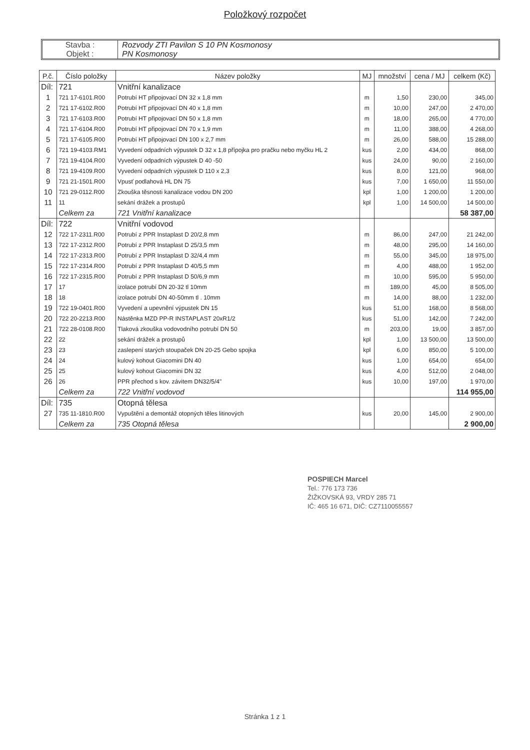Položkový rozpočet
Stavba :
Objekt :
Rozvody ZTI Pavilon S 10 PN Kosmonosy
PN Kosmonosy
| P.č. | Číslo položky | Název položky | MJ | množství | cena / MJ | celkem (Kč) |
| --- | --- | --- | --- | --- | --- | --- |
| Díl: | 721 | Vnitřní kanalizace | | | | |
| 1 | 721 17-6101.R00 | Potrubí HT připojovací DN 32 x 1,8 mm | m | 1,50 | 230,00 | 345,00 |
| 2 | 721 17-6102.R00 | Potrubí HT připojovací DN 40 x 1,8 mm | m | 10,00 | 247,00 | 2 470,00 |
| 3 | 721 17-6103.R00 | Potrubí HT připojovací DN 50 x 1,8 mm | m | 18,00 | 265,00 | 4 770,00 |
| 4 | 721 17-6104.R00 | Potrubí HT připojovací DN 70 x 1,9 mm | m | 11,00 | 388,00 | 4 268,00 |
| 5 | 721 17-6105.R00 | Potrubí HT připojovací DN 100 x 2,7 mm | m | 26,00 | 588,00 | 15 288,00 |
| 6 | 721 19-4103.RM1 | Vyvedení odpadních výpustek D 32 x 1,8 přípojka pro pračku nebo myčku HL 2 | kus | 2,00 | 434,00 | 868,00 |
| 7 | 721 19-4104.R00 | Vyvedení odpadních výpustek D 40 -50 | kus | 24,00 | 90,00 | 2 160,00 |
| 8 | 721 19-4109.R00 | Vyvedení odpadních výpustek D 110 x 2,3 | kus | 8,00 | 121,00 | 968,00 |
| 9 | 721 21-1501.R00 | Vpusť podlahová HL DN 75 | kus | 7,00 | 1 650,00 | 11 550,00 |
| 10 | 721 29-0112.R00 | Zkouška těsnosti kanalizace vodou DN 200 | kpl | 1,00 | 1 200,00 | 1 200,00 |
| 11 | 11 | sekání drážek a prostupů | kpl | 1,00 | 14 500,00 | 14 500,00 |
| | Celkem za | 721 Vnitřní kanalizace | | | | 58 387,00 |
| Díl: | 722 | Vnitřní vodovod | | | | |
| 12 | 722 17-2311.R00 | Potrubí z PPR Instaplast D 20/2,8 mm | m | 86,00 | 247,00 | 21 242,00 |
| 13 | 722 17-2312.R00 | Potrubí z PPR Instaplast D 25/3,5 mm | m | 48,00 | 295,00 | 14 160,00 |
| 14 | 722 17-2313.R00 | Potrubí z PPR Instaplast D 32/4,4 mm | m | 55,00 | 345,00 | 18 975,00 |
| 15 | 722 17-2314.R00 | Potrubí z PPR Instaplast D 40/5,5 mm | m | 4,00 | 488,00 | 1 952,00 |
| 16 | 722 17-2315.R00 | Potrubí z PPR Instaplast D 50/6,9 mm | m | 10,00 | 595,00 | 5 950,00 |
| 17 | 17 | izolace potrubí DN 20-32 tl 10mm | m | 189,00 | 45,00 | 8 505,00 |
| 18 | 18 | izolace potrubí DN 40-50mm tl . 10mm | m | 14,00 | 88,00 | 1 232,00 |
| 19 | 722 19-0401.R00 | Vyvedení a upevnění výpustek DN 15 | kus | 51,00 | 168,00 | 8 568,00 |
| 20 | 722 20-2213.R00 | Nástěnka MZD PP-R INSTAPLAST 20xR1/2 | kus | 51,00 | 142,00 | 7 242,00 |
| 21 | 722 28-0108.R00 | Tlaková zkouška vodovodního potrubí DN 50 | m | 203,00 | 19,00 | 3 857,00 |
| 22 | 22 | sekání drážek a prostupů | kpl | 1,00 | 13 500,00 | 13 500,00 |
| 23 | 23 | zaslepení starých stoupaček DN 20-25 Gebo spojka | kpl | 6,00 | 850,00 | 5 100,00 |
| 24 | 24 | kulový kohout Giacomini DN 40 | kus | 1,00 | 654,00 | 654,00 |
| 25 | 25 | kulový kohout Giacomini DN 32 | kus | 4,00 | 512,00 | 2 048,00 |
| 26 | 26 | PPR přechod s kov. závitem DN32/5/4" | kus | 10,00 | 197,00 | 1 970,00 |
| | Celkem za | 722 Vnitřní vodovod | | | | 114 955,00 |
| Díl: | 735 | Otopná tělesa | | | | |
| 27 | 735 11-1810.R00 | Vypuštění a demontáž otopných těles litinových | kus | 20,00 | 145,00 | 2 900,00 |
| | Celkem za | 735 Otopná tělesa | | | | 2 900,00 |
POSPIECH Marcel
Tel.: 776 173 736
ŽIŽKOVSKÁ 93, VRDY 285 71
IČ: 465 16 671, DIČ: CZ7110055557
Stránka 1 z 1